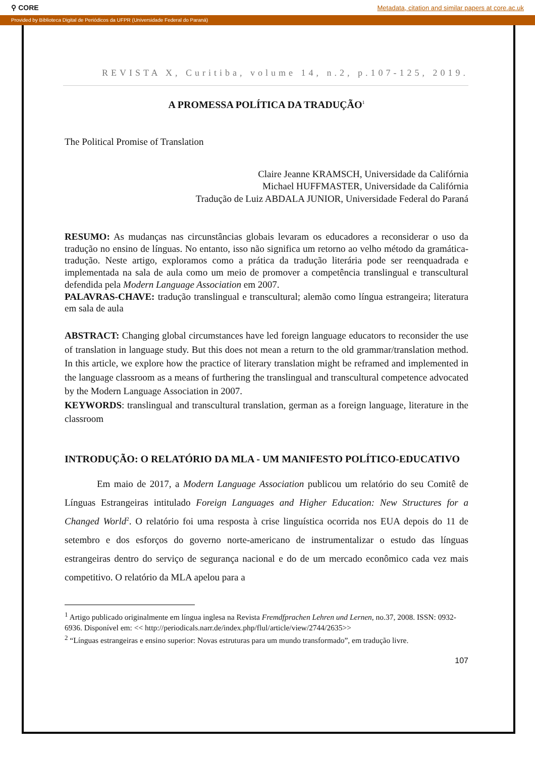⚲ CORE Metadata, citation and similar papers at core.ac.uk
Provided by Biblioteca Digital de Periódicos da UFPR (Universidade Federal do Paraná)
REVISTA X, Curitiba, volume 14, n.2, p.107-125, 2019.
A PROMESSA POLÍTICA DA TRADUÇÃO<sup>1</sup>
The Political Promise of Translation
Claire Jeanne KRAMSCH, Universidade da Califórnia
Michael HUFFMASTER, Universidade da Califórnia
Tradução de Luiz ABDALA JUNIOR, Universidade Federal do Paraná
RESUMO: As mudanças nas circunstâncias globais levaram os educadores a reconsiderar o uso da tradução no ensino de línguas. No entanto, isso não significa um retorno ao velho método da gramática-tradução. Neste artigo, exploramos como a prática da tradução literária pode ser reenquadrada e implementada na sala de aula como um meio de promover a competência translingual e transcultural defendida pela Modern Language Association em 2007.
PALAVRAS-CHAVE: tradução translingual e transcultural; alemão como língua estrangeira; literatura em sala de aula
ABSTRACT: Changing global circumstances have led foreign language educators to reconsider the use of translation in language study. But this does not mean a return to the old grammar/translation method. In this article, we explore how the practice of literary translation might be reframed and implemented in the language classroom as a means of furthering the translingual and transcultural competence advocated by the Modern Language Association in 2007.
KEYWORDS: translingual and transcultural translation, german as a foreign language, literature in the classroom
INTRODUÇÃO: O RELATÓRIO DA MLA - UM MANIFESTO POLÍTICO-EDUCATIVO
Em maio de 2017, a Modern Language Association publicou um relatório do seu Comitê de Línguas Estrangeiras intitulado Foreign Languages and Higher Education: New Structures for a Changed World<sup>2</sup>. O relatório foi uma resposta à crise linguística ocorrida nos EUA depois do 11 de setembro e dos esforços do governo norte-americano de instrumentalizar o estudo das línguas estrangeiras dentro do serviço de segurança nacional e do de um mercado econômico cada vez mais competitivo. O relatório da MLA apelou para a
<sup>1</sup> Artigo publicado originalmente em língua inglesa na Revista Fremdfprachen Lehren und Lernen, no.37, 2008. ISSN: 0932-6936. Disponível em: << http://periodicals.narr.de/index.php/flul/article/view/2744/2635>>
<sup>2</sup> “Línguas estrangeiras e ensino superior: Novas estruturas para um mundo transformado”, em tradução livre.
107